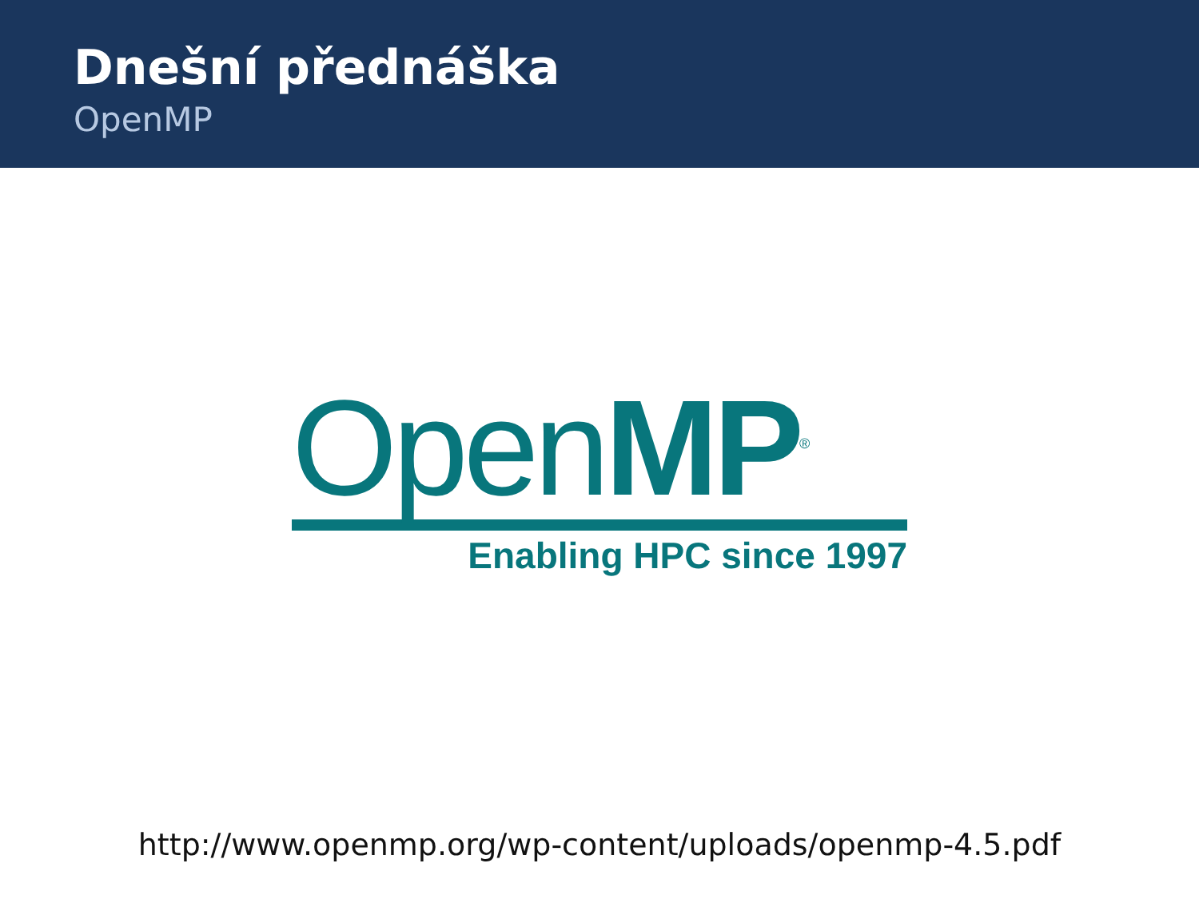Dnešní přednáška
OpenMP
OpenMP<sup>®</sup>
Enabling HPC since 1997
http://www.openmp.org/wp-content/uploads/openmp-4.5.pdf